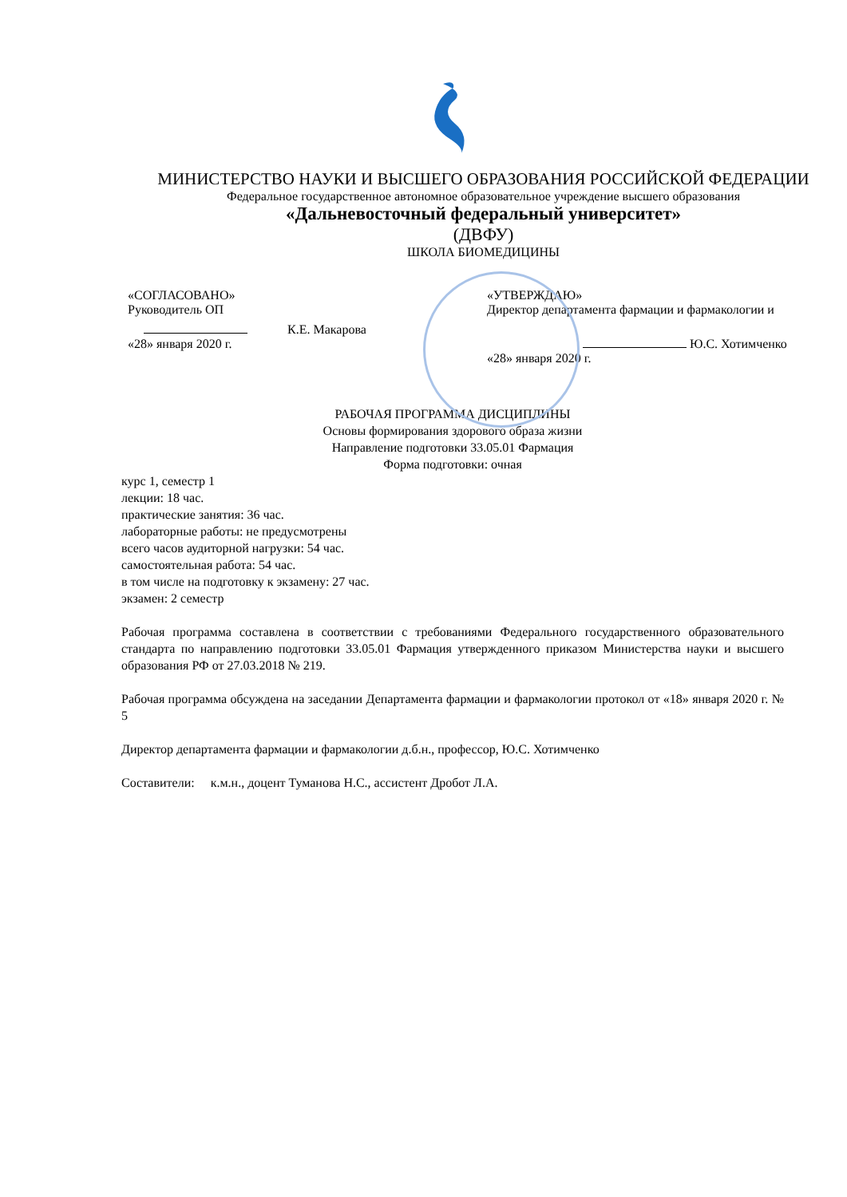МИНИСТЕРСТВО НАУКИ И ВЫСШЕГО ОБРАЗОВАНИЯ РОССИЙСКОЙ ФЕДЕРАЦИИ
Федеральное государственное автономное образовательное учреждение высшего образования
«Дальневосточный федеральный университет»
(ДВФУ)
ШКОЛА БИОМЕДИЦИНЫ
«СОГЛАСОВАНО»
Руководитель ОП
К.Е. Макарова
«28» января 2020 г.
«УТВЕРЖДАЮ»
Директор департамента фармации и фармакологии и
Ю.С. Хотимченко
«28» января 2020 г.
РАБОЧАЯ ПРОГРАММА ДИСЦИПЛИНЫ
Основы формирования здорового образа жизни
Направление подготовки 33.05.01 Фармация
Форма подготовки: очная
курс 1, семестр 1
лекции: 18 час.
практические занятия: 36 час.
лабораторные работы: не предусмотрены
всего часов аудиторной нагрузки: 54 час.
самостоятельная работа: 54 час.
в том числе на подготовку к экзамену: 27 час.
экзамен: 2 семестр
Рабочая программа составлена в соответствии с требованиями Федерального государственного образовательного стандарта по направлению подготовки 33.05.01 Фармация утвержденного приказом Министерства науки и высшего образования РФ от 27.03.2018 № 219.
Рабочая программа обсуждена на заседании Департамента фармации и фармакологии протокол от «18» января 2020 г. № 5
Директор департамента фармации и фармакологии д.б.н., профессор, Ю.С. Хотимченко
Составители: к.м.н., доцент Туманова Н.С., ассистент Дробот Л.А.